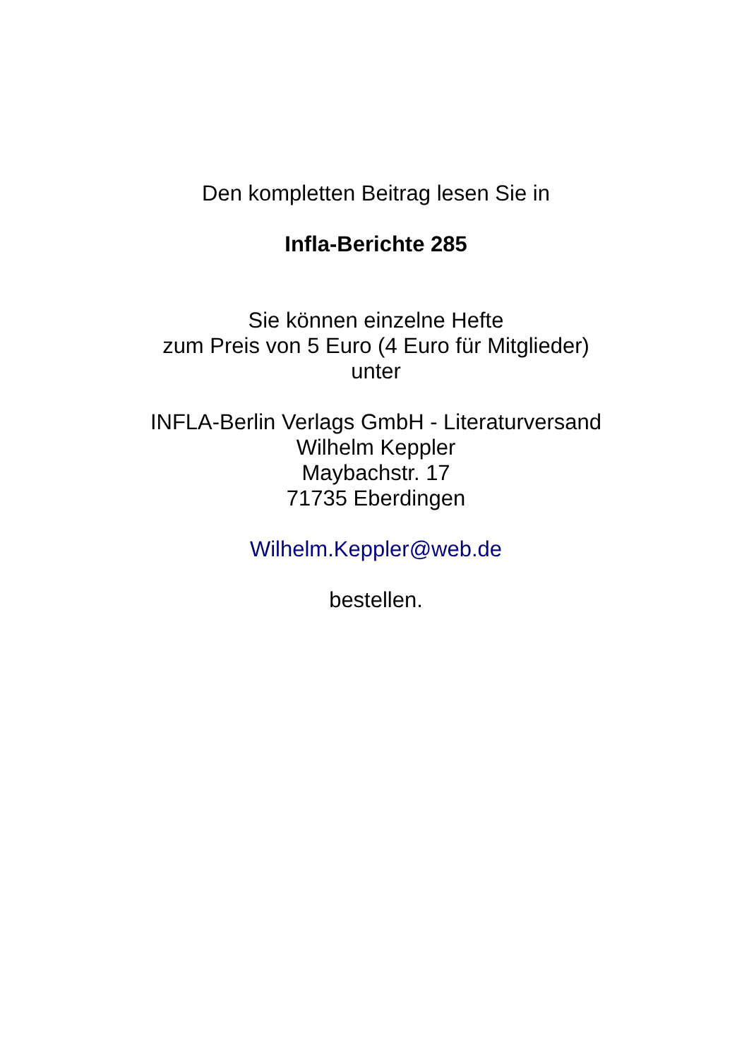Den kompletten Beitrag lesen Sie in
Infla-Berichte 285
Sie können einzelne Hefte
zum Preis von 5 Euro (4 Euro für Mitglieder)
unter
INFLA-Berlin Verlags GmbH - Literaturversand
Wilhelm Keppler
Maybachstr. 17
71735 Eberdingen
Wilhelm.Keppler@web.de
bestellen.